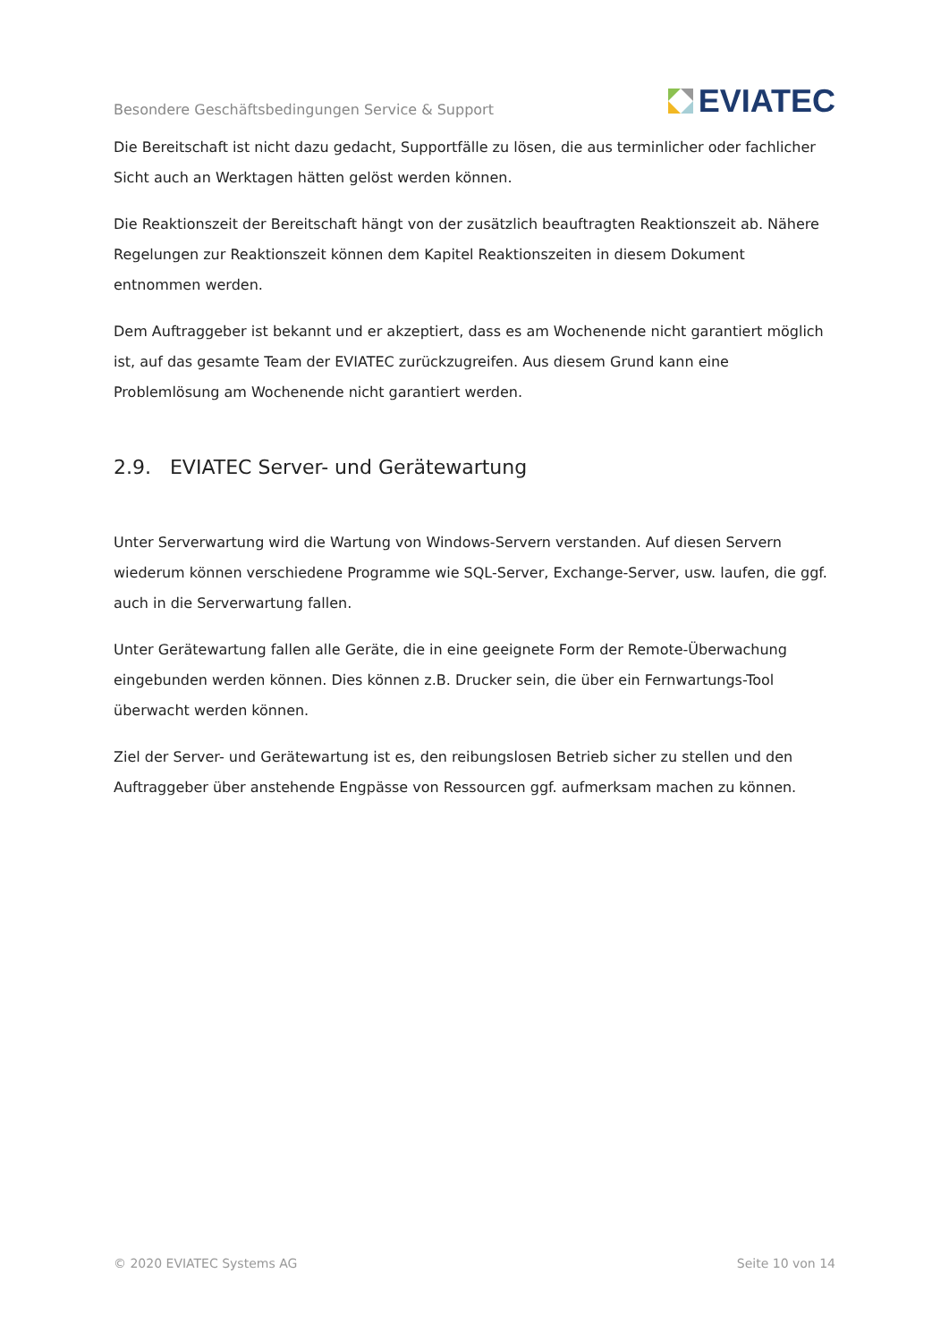Besondere Geschäftsbedingungen Service & Support
EVIATEC
Die Bereitschaft ist nicht dazu gedacht, Supportfälle zu lösen, die aus terminlicher oder fachlicher Sicht auch an Werktagen hätten gelöst werden können.
Die Reaktionszeit der Bereitschaft hängt von der zusätzlich beauftragten Reaktionszeit ab. Nähere Regelungen zur Reaktionszeit können dem Kapitel Reaktionszeiten in diesem Dokument entnommen werden.
Dem Auftraggeber ist bekannt und er akzeptiert, dass es am Wochenende nicht garantiert möglich ist, auf das gesamte Team der EVIATEC zurückzugreifen. Aus diesem Grund kann eine Problemlösung am Wochenende nicht garantiert werden.
2.9. EVIATEC Server- und Gerätewartung
Unter Serverwartung wird die Wartung von Windows-Servern verstanden. Auf diesen Servern wiederum können verschiedene Programme wie SQL-Server, Exchange-Server, usw. laufen, die ggf. auch in die Serverwartung fallen.
Unter Gerätewartung fallen alle Geräte, die in eine geeignete Form der Remote-Überwachung eingebunden werden können. Dies können z.B. Drucker sein, die über ein Fernwartungs-Tool überwacht werden können.
Ziel der Server- und Gerätewartung ist es, den reibungslosen Betrieb sicher zu stellen und den Auftraggeber über anstehende Engpässe von Ressourcen ggf. aufmerksam machen zu können.
© 2020 EVIATEC Systems AG Seite 10 von 14